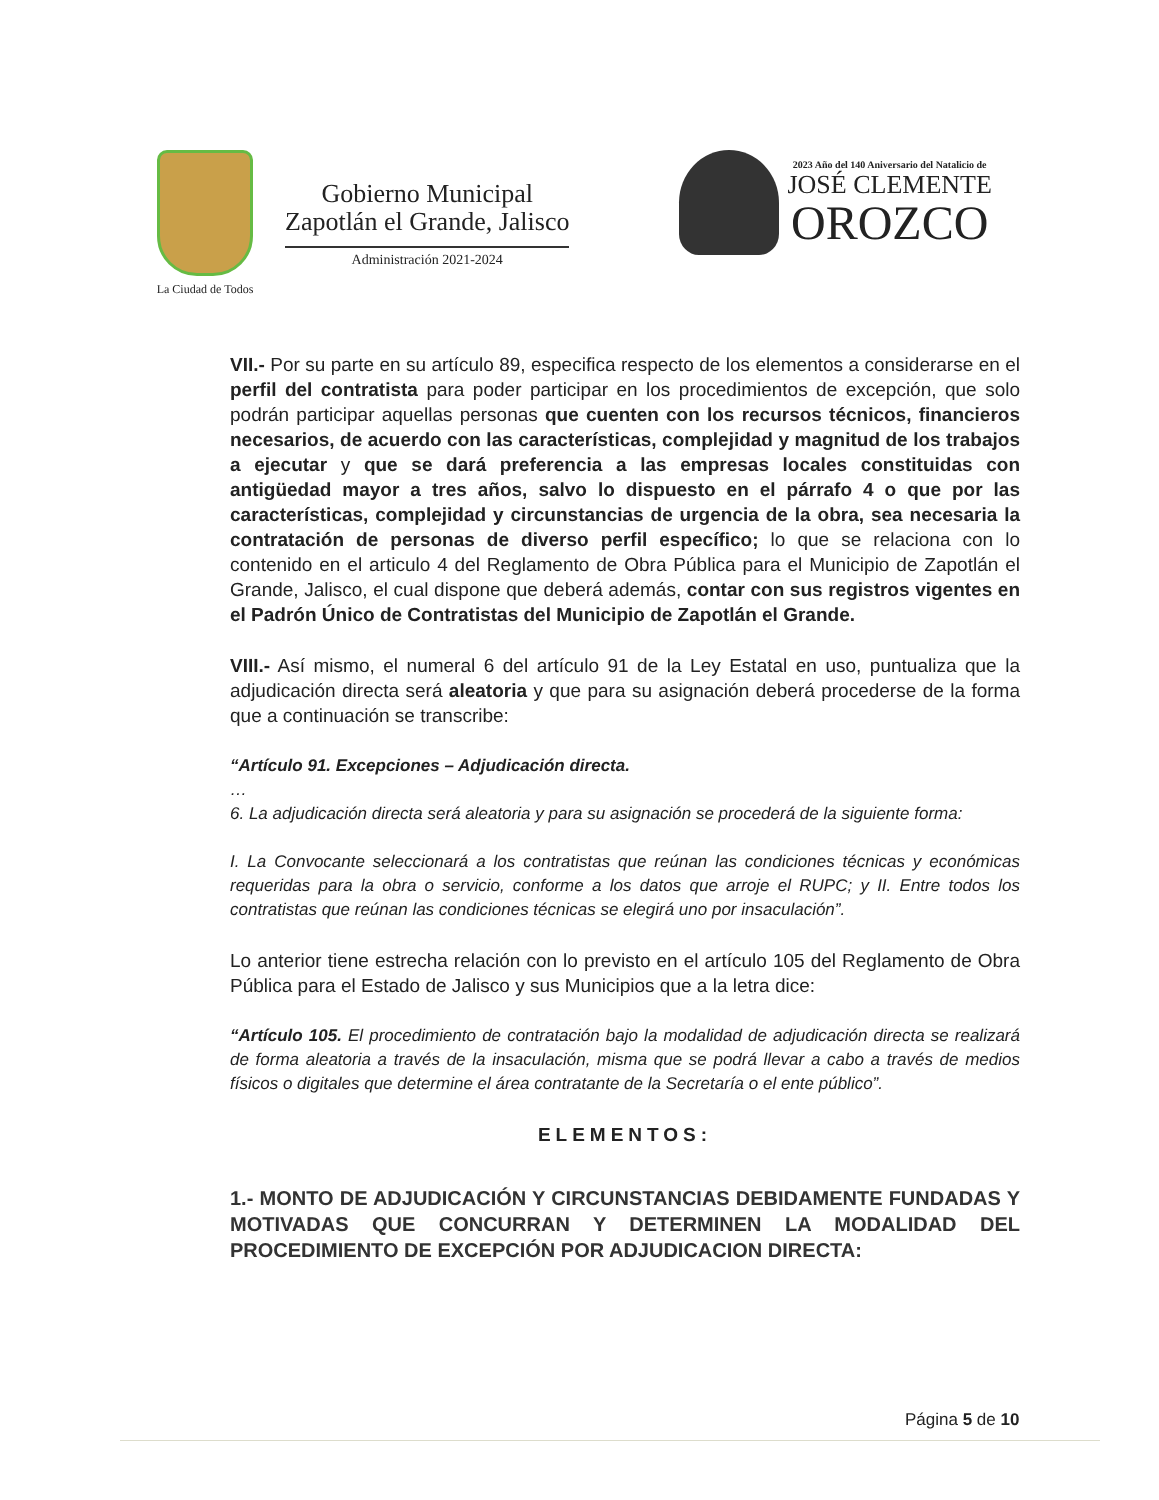La Ciudad de Todos
Gobierno Municipal
Zapotlán el Grande, Jalisco
Administración 2021-2024
2023 Año del 140 Aniversario del Natalicio de
JOSÉ CLEMENTE
OROZCO
VII.- Por su parte en su artículo 89, especifica respecto de los elementos a considerarse en el perfil del contratista para poder participar en los procedimientos de excepción, que solo podrán participar aquellas personas que cuenten con los recursos técnicos, financieros necesarios, de acuerdo con las características, complejidad y magnitud de los trabajos a ejecutar y que se dará preferencia a las empresas locales constituidas con antigüedad mayor a tres años, salvo lo dispuesto en el párrafo 4 o que por las características, complejidad y circunstancias de urgencia de la obra, sea necesaria la contratación de personas de diverso perfil específico; lo que se relaciona con lo contenido en el articulo 4 del Reglamento de Obra Pública para el Municipio de Zapotlán el Grande, Jalisco, el cual dispone que deberá además, contar con sus registros vigentes en el Padrón Único de Contratistas del Municipio de Zapotlán el Grande.
VIII.- Así mismo, el numeral 6 del artículo 91 de la Ley Estatal en uso, puntualiza que la adjudicación directa será aleatoria y que para su asignación deberá procederse de la forma que a continuación se transcribe:
“Artículo 91. Excepciones – Adjudicación directa.
…
6. La adjudicación directa será aleatoria y para su asignación se procederá de la siguiente forma:
I. La Convocante seleccionará a los contratistas que reúnan las condiciones técnicas y económicas requeridas para la obra o servicio, conforme a los datos que arroje el RUPC; y II. Entre todos los contratistas que reúnan las condiciones técnicas se elegirá uno por insaculación”.
Lo anterior tiene estrecha relación con lo previsto en el artículo 105 del Reglamento de Obra Pública para el Estado de Jalisco y sus Municipios que a la letra dice:
“Artículo 105. El procedimiento de contratación bajo la modalidad de adjudicación directa se realizará de forma aleatoria a través de la insaculación, misma que se podrá llevar a cabo a través de medios físicos o digitales que determine el área contratante de la Secretaría o el ente público”.
ELEMENTOS:
1.- MONTO DE ADJUDICACIÓN Y CIRCUNSTANCIAS DEBIDAMENTE FUNDADAS Y MOTIVADAS QUE CONCURRAN Y DETERMINEN LA MODALIDAD DEL PROCEDIMIENTO DE EXCEPCIÓN POR ADJUDICACION DIRECTA:
Página 5 de 10